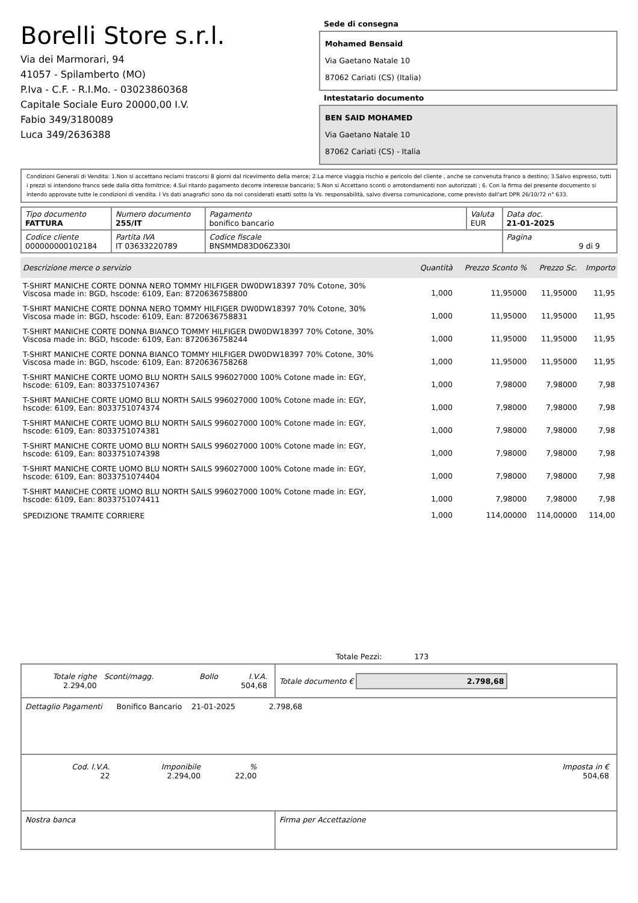Borelli Store s.r.l.
Via dei Marmorari, 94
41057 - Spilamberto (MO)
P.Iva - C.F. - R.I.Mo. - 03023860368
Capitale Sociale Euro 20000,00 I.V.
Fabio 349/3180089
Luca 349/2636388
Sede di consegna
Mohamed Bensaid
Via Gaetano Natale 10
87062 Cariati (CS) (Italia)
Intestatario documento
BEN SAID MOHAMED
Via Gaetano Natale 10
87062 Cariati (CS) - Italia
Condizioni Generali di Vendita: 1.Non si accettano reclami trascorsi 8 giorni dal ricevimento della merce; 2.La merce viaggia rischio e pericolo del cliente , anche se convenuta franco a destino; 3.Salvo espresso, tutti i prezzi si intendono franco sede dalla ditta fornitrice; 4.Sul ritardo pagamento decorre interesse bancario; 5.Non si Accettano sconti o arrotondamenti non autorizzati ; 6. Con la firma del presente documento si intendo approvate tutte le condizioni di vendita. I Vs dati anagrafici sono da noi considerati esatti sotto la Vs. responsabilità, salvo diversa comunicazione, come previsto dall'art DPR 26/10/72 n° 633.
| Tipo documento FATTURA | Numero documento 255/IT | Pagamento bonifico bancario | Valuta EUR | Data doc. 21-01-2025 |
| Codice cliente 000000000102184 | Partita IVA IT 03633220789 | Codice fiscale BNSMMD83D06Z330I | | Pagina 9 di 9 |
| Descrizione merce o servizio | Quantità | Prezzo Sconto % | Prezzo Sc. | Importo |
| --- | --- | --- | --- | --- |
| T-SHIRT MANICHE CORTE DONNA NERO TOMMY HILFIGER DW0DW18397 70% Cotone, 30% Viscosa made in: BGD, hscode: 6109, Ean: 8720636758800 | 1,000 | 11,95000 | 11,95000 | 11,95 |
| T-SHIRT MANICHE CORTE DONNA NERO TOMMY HILFIGER DW0DW18397 70% Cotone, 30% Viscosa made in: BGD, hscode: 6109, Ean: 8720636758831 | 1,000 | 11,95000 | 11,95000 | 11,95 |
| T-SHIRT MANICHE CORTE DONNA BIANCO TOMMY HILFIGER DW0DW18397 70% Cotone, 30% Viscosa made in: BGD, hscode: 6109, Ean: 8720636758244 | 1,000 | 11,95000 | 11,95000 | 11,95 |
| T-SHIRT MANICHE CORTE DONNA BIANCO TOMMY HILFIGER DW0DW18397 70% Cotone, 30% Viscosa made in: BGD, hscode: 6109, Ean: 8720636758268 | 1,000 | 11,95000 | 11,95000 | 11,95 |
| T-SHIRT MANICHE CORTE UOMO BLU NORTH SAILS 996027000 100% Cotone made in: EGY, hscode: 6109, Ean: 8033751074367 | 1,000 | 7,98000 | 7,98000 | 7,98 |
| T-SHIRT MANICHE CORTE UOMO BLU NORTH SAILS 996027000 100% Cotone made in: EGY, hscode: 6109, Ean: 8033751074374 | 1,000 | 7,98000 | 7,98000 | 7,98 |
| T-SHIRT MANICHE CORTE UOMO BLU NORTH SAILS 996027000 100% Cotone made in: EGY, hscode: 6109, Ean: 8033751074381 | 1,000 | 7,98000 | 7,98000 | 7,98 |
| T-SHIRT MANICHE CORTE UOMO BLU NORTH SAILS 996027000 100% Cotone made in: EGY, hscode: 6109, Ean: 8033751074398 | 1,000 | 7,98000 | 7,98000 | 7,98 |
| T-SHIRT MANICHE CORTE UOMO BLU NORTH SAILS 996027000 100% Cotone made in: EGY, hscode: 6109, Ean: 8033751074404 | 1,000 | 7,98000 | 7,98000 | 7,98 |
| T-SHIRT MANICHE CORTE UOMO BLU NORTH SAILS 996027000 100% Cotone made in: EGY, hscode: 6109, Ean: 8033751074411 | 1,000 | 7,98000 | 7,98000 | 7,98 |
| SPEDIZIONE TRAMITE CORRIERE | 1,000 | 114,00000 | 114,00000 | 114,00 |
Totale Pezzi: 173
| / Totale righe 2.294,00 / Sconti/magg. / Bollo / I.V.A. 504,68 / | Totale documento € 2.798,68 |
| Dettaglio Pagamenti Bonifico Bancario 21-01-2025 2.798,68 | |
| / Cod. I.V.A. 22 / Imponibile 2.294,00 / % 22,00 / Imposta in € 504,68 / | |
| Nostra banca | Firma per Accettazione |